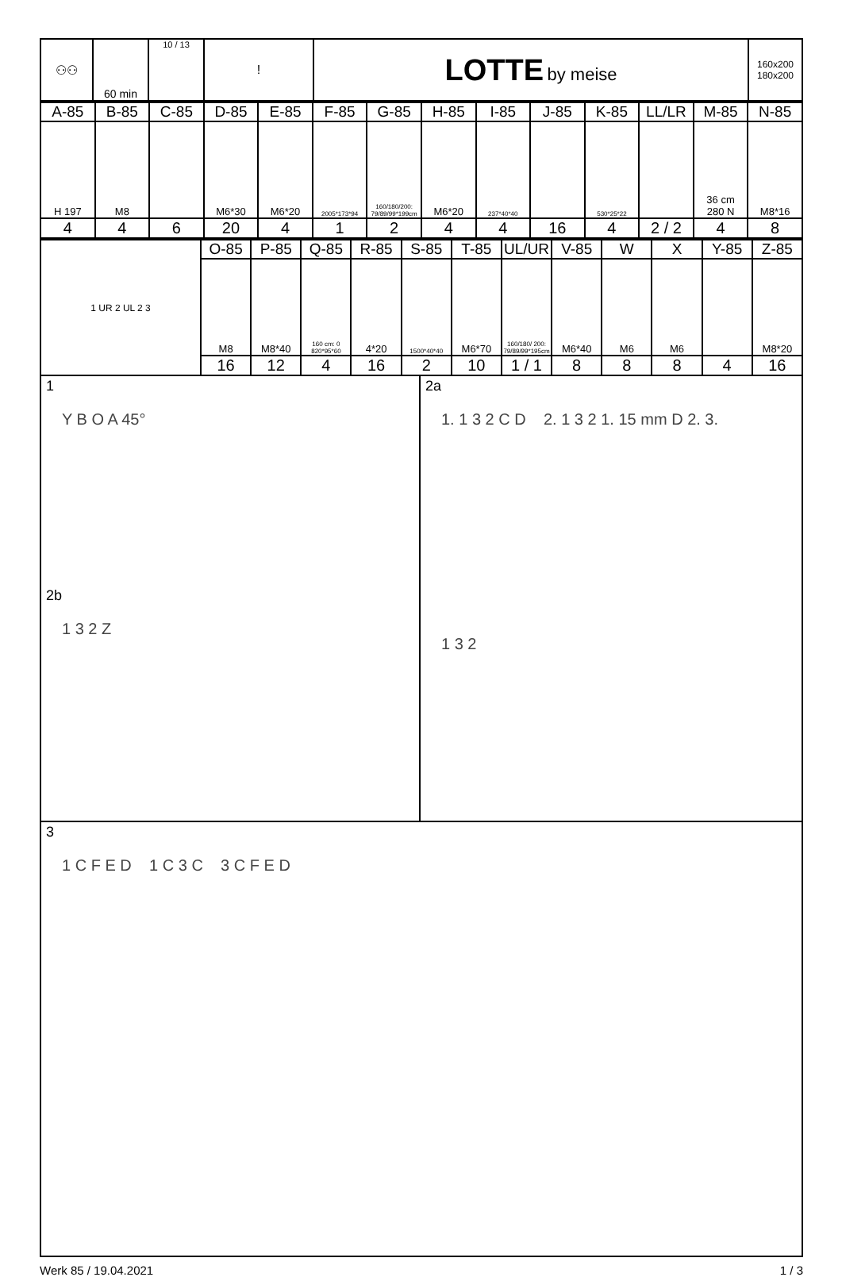| ⚇⚇ | 60 min | 10 / 13 | ! | LOTTE by meise | 160x200 180x200 |
| A-85 | B-85 | C-85 | D-85 | E-85 | F-85 | G-85 | H-85 | I-85 | J-85 | K-85 | LL/LR | M-85 | N-85 |
| H 197 | M8 | | M6*30 | M6*20 | 2005*173*94 | 160/180/200: 79/89/99*199cm | M6*20 | 237*40*40 | | 530*25*22 | | 36 cm 280 N | M8*16 |
| 4 | 4 | 6 | 20 | 4 | 1 | 2 | 4 | 4 | 16 | 4 | 2 / 2 | 4 | 8 |
| 1 UR 2 UL 2 3 | O-85 | P-85 | Q-85 | R-85 | S-85 | T-85 | UL/UR | V-85 | W | X | Y-85 | Z-85 |
| | M8 | M8*40 | 160 cm: 0 820*95*60 | 4*20 | 1500*40*40 | M6*70 | 160/180/ 200: 79/89/99*195cm | M6*40 | M6 | M6 | | M8*20 |
| | 16 | 12 | 4 | 16 | 2 | 10 | 1 / 1 | 8 | 8 | 8 | 4 | 16 |
1
Y B O A 45°
2b
1 3 2 Z
2a
1. 1 3 2 C D 2. 1 3 2 1. 15 mm D 2. 3.
1 3 2
3
1 C F E D 1 C 3 C 3 C F E D
Werk 85 / 19.04.2021 1 / 3